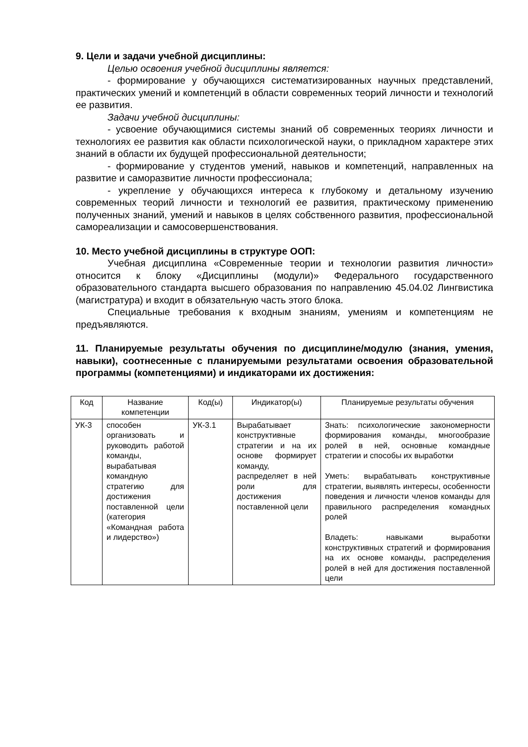9. Цели и задачи учебной дисциплины:
Целью освоения учебной дисциплины является:
- формирование у обучающихся систематизированных научных представлений, практических умений и компетенций в области современных теорий личности и технологий ее развития.
Задачи учебной дисциплины:
- усвоение обучающимися системы знаний об современных теориях личности и технологиях ее развития как области психологической науки, о прикладном характере этих знаний в области их будущей профессиональной деятельности;
- формирование у студентов умений, навыков и компетенций, направленных на развитие и саморазвитие личности профессионала;
- укрепление у обучающихся интереса к глубокому и детальному изучению современных теорий личности и технологий ее развития, практическому применению полученных знаний, умений и навыков в целях собственного развития, профессиональной самореализации и самосовершенствования.
10. Место учебной дисциплины в структуре ООП:
Учебная дисциплина «Современные теории и технологии развития личности» относится к блоку «Дисциплины (модули)» Федерального государственного образовательного стандарта высшего образования по направлению 45.04.02 Лингвистика (магистратура) и входит в обязательную часть этого блока.
Специальные требования к входным знаниям, умениям и компетенциям не предъявляются.
11. Планируемые результаты обучения по дисциплине/модулю (знания, умения, навыки), соотнесенные с планируемыми результатами освоения образовательной программы (компетенциями) и индикаторами их достижения:
| Код | Название компетенции | Код(ы) | Индикатор(ы) | Планируемые результаты обучения |
| --- | --- | --- | --- | --- |
| УК-3 | способен организовать и руководить работой команды, вырабатывая командную стратегию для достижения поставленной цели (категория «Командная работа и лидерство») | УК-3.1 | Вырабатывает конструктивные стратегии и на их основе формирует команду, распределяет в ней роли для достижения поставленной цели | Знать: психологические закономерности формирования команды, многообразие ролей в ней, основные командные стратегии и способы их выработки Уметь: вырабатывать конструктивные стратегии, выявлять интересы, особенности поведения и личности членов команды для правильного распределения командных ролей Владеть: навыками выработки конструктивных стратегий и формирования на их основе команды, распределения ролей в ней для достижения поставленной цели |